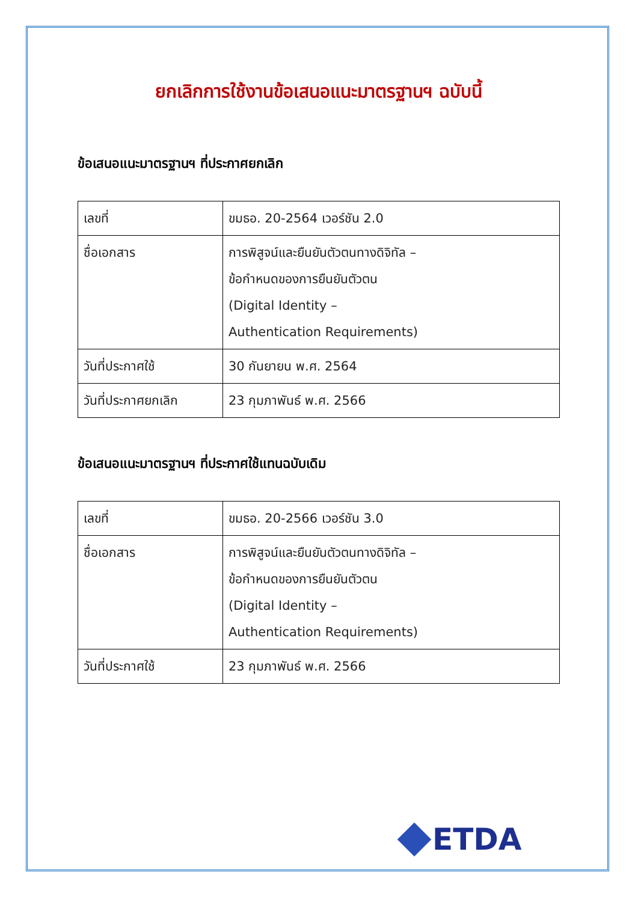ยกเลิกการใช้งานข้อเสนอแนะมาตรฐานฯ ฉบับนี้
ข้อเสนอแนะมาตรฐานฯ ที่ประกาศยกเลิก
| เลขที่ | ขมธอ. 20-2564 เวอร์ชัน 2.0 |
| ชื่อเอกสาร | การพิสูจน์และยืนยันตัวตนทางดิจิทัล – ข้อกำหนดของการยืนยันตัวตน (Digital Identity – Authentication Requirements) |
| วันที่ประกาศใช้ | 30 กันยายน พ.ศ. 2564 |
| วันที่ประกาศยกเลิก | 23 กุมภาพันธ์ พ.ศ. 2566 |
ข้อเสนอแนะมาตรฐานฯ ที่ประกาศใช้แทนฉบับเดิม
| เลขที่ | ขมธอ. 20-2566 เวอร์ชัน 3.0 |
| ชื่อเอกสาร | การพิสูจน์และยืนยันตัวตนทางดิจิทัล – ข้อกำหนดของการยืนยันตัวตน (Digital Identity – Authentication Requirements) |
| วันที่ประกาศใช้ | 23 กุมภาพันธ์ พ.ศ. 2566 |
ETDA